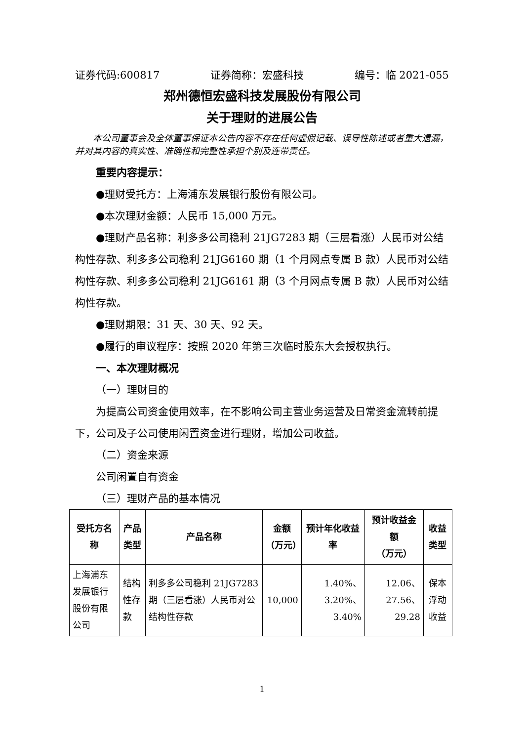证券代码:600817 证券简称：宏盛科技 编号：临 2021-055
郑州德恒宏盛科技发展股份有限公司
关于理财的进展公告
本公司董事会及全体董事保证本公告内容不存在任何虚假记载、误导性陈述或者重大遗漏，并对其内容的真实性、准确性和完整性承担个别及连带责任。
重要内容提示：
●理财受托方：上海浦东发展银行股份有限公司。
●本次理财金额：人民币 15,000 万元。
●理财产品名称：利多多公司稳利 21JG7283 期（三层看涨）人民币对公结构性存款、利多多公司稳利 21JG6160 期（1 个月网点专属 B 款）人民币对公结构性存款、利多多公司稳利 21JG6161 期（3 个月网点专属 B 款）人民币对公结构性存款。
●理财期限：31 天、30 天、92 天。
●履行的审议程序：按照 2020 年第三次临时股东大会授权执行。
一、本次理财概况
（一）理财目的
为提高公司资金使用效率，在不影响公司主营业务运营及日常资金流转前提下，公司及子公司使用闲置资金进行理财，增加公司收益。
（二）资金来源
公司闲置自有资金
（三）理财产品的基本情况
| 受托方名称 | 产品类型 | 产品名称 | 金额 （万元） | 预计年化收益率 | 预计收益金额 （万元） | 收益类型 |
| --- | --- | --- | --- | --- | --- | --- |
| 上海浦东发展银行股份有限公司 | 结构性存款 | 利多多公司稳利 21JG7283 期（三层看涨）人民币对公结构性存款 | 10,000 | 1.40%、3.20%、3.40% | 12.06、27.56、29.28 | 保本浮动收益 |
1